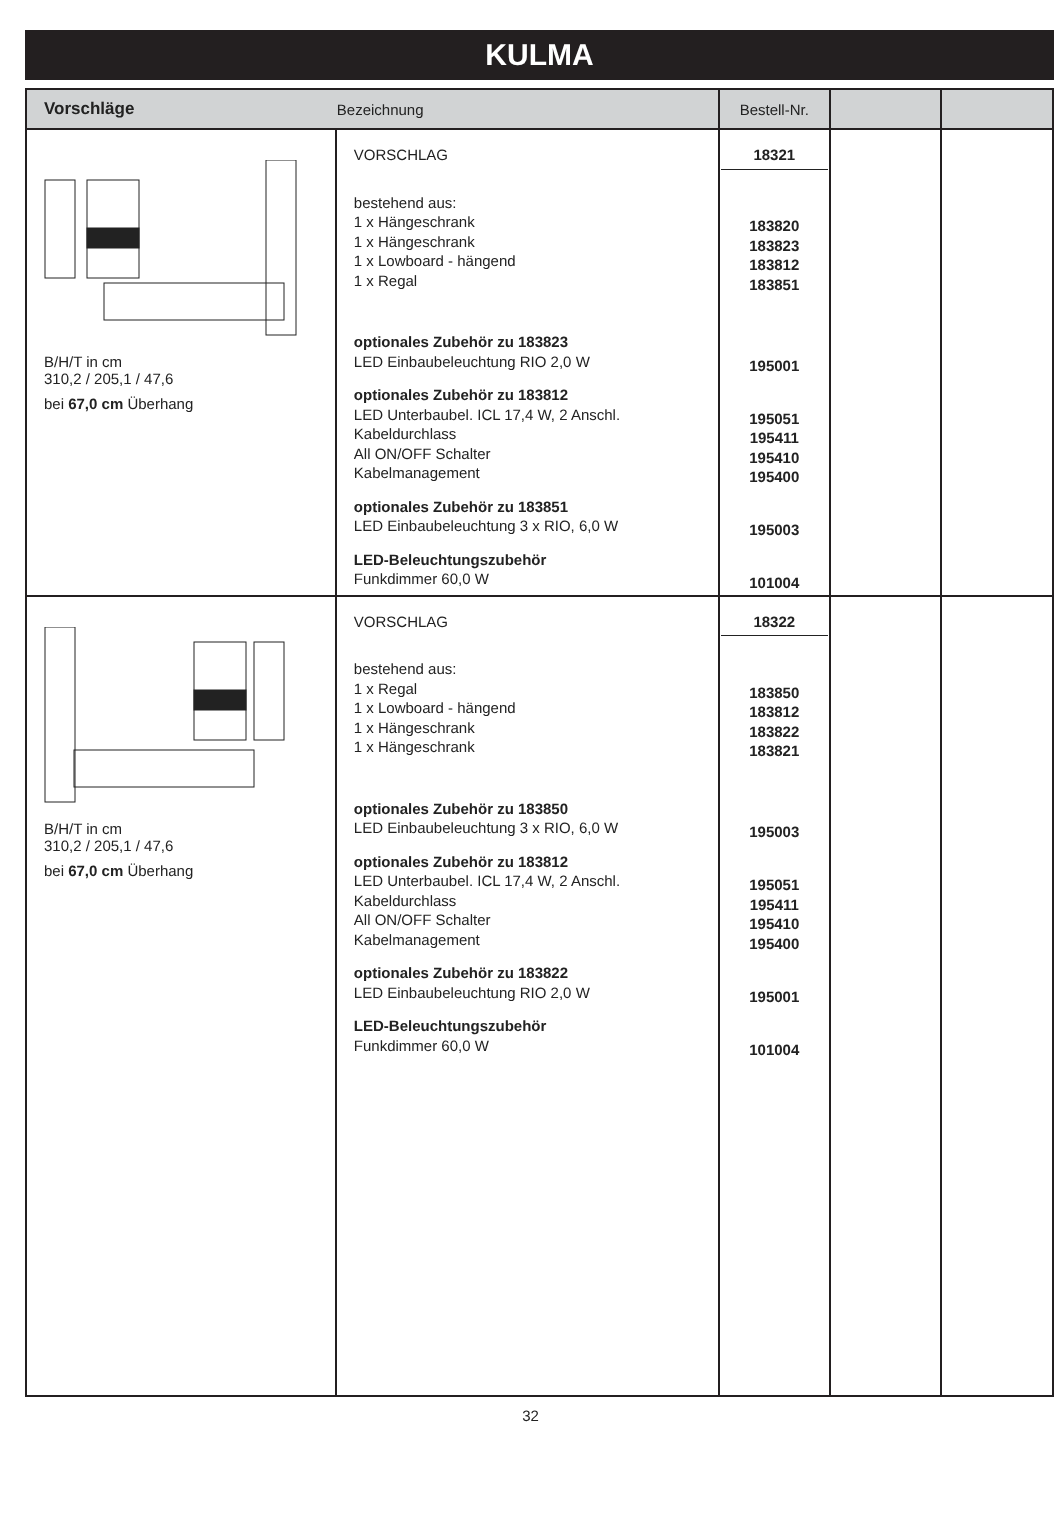KULMA
| Vorschläge | Bezeichnung | Bestell-Nr. | | |
| --- | --- | --- | --- | --- |
| B/H/T in cm 310,2 / 205,1 / 47,6 bei 67,0 cm Überhang | VORSCHLAG bestehend aus: 1 x Hängeschrank 1 x Hängeschrank 1 x Lowboard - hängend 1 x Regal optionales Zubehör zu 183823 LED Einbaubeleuchtung RIO 2,0 W optionales Zubehör zu 183812 LED Unterbaubel. ICL 17,4 W, 2 Anschl. Kabeldurchlass All ON/OFF Schalter Kabelmanagement optionales Zubehör zu 183851 LED Einbaubeleuchtung 3 x RIO, 6,0 W LED-Beleuchtungszubehör Funkdimmer 60,0 W | 18321 183820 183823 183812 183851 195001 195051 195411 195410 195400 195003 101004 | | |
| B/H/T in cm 310,2 / 205,1 / 47,6 bei 67,0 cm Überhang | VORSCHLAG bestehend aus: 1 x Regal 1 x Lowboard - hängend 1 x Hängeschrank 1 x Hängeschrank optionales Zubehör zu 183850 LED Einbaubeleuchtung 3 x RIO, 6,0 W optionales Zubehör zu 183812 LED Unterbaubel. ICL 17,4 W, 2 Anschl. Kabeldurchlass All ON/OFF Schalter Kabelmanagement optionales Zubehör zu 183822 LED Einbaubeleuchtung RIO 2,0 W LED-Beleuchtungszubehör Funkdimmer 60,0 W | 18322 183850 183812 183822 183821 195003 195051 195411 195410 195400 195001 101004 | | |
32